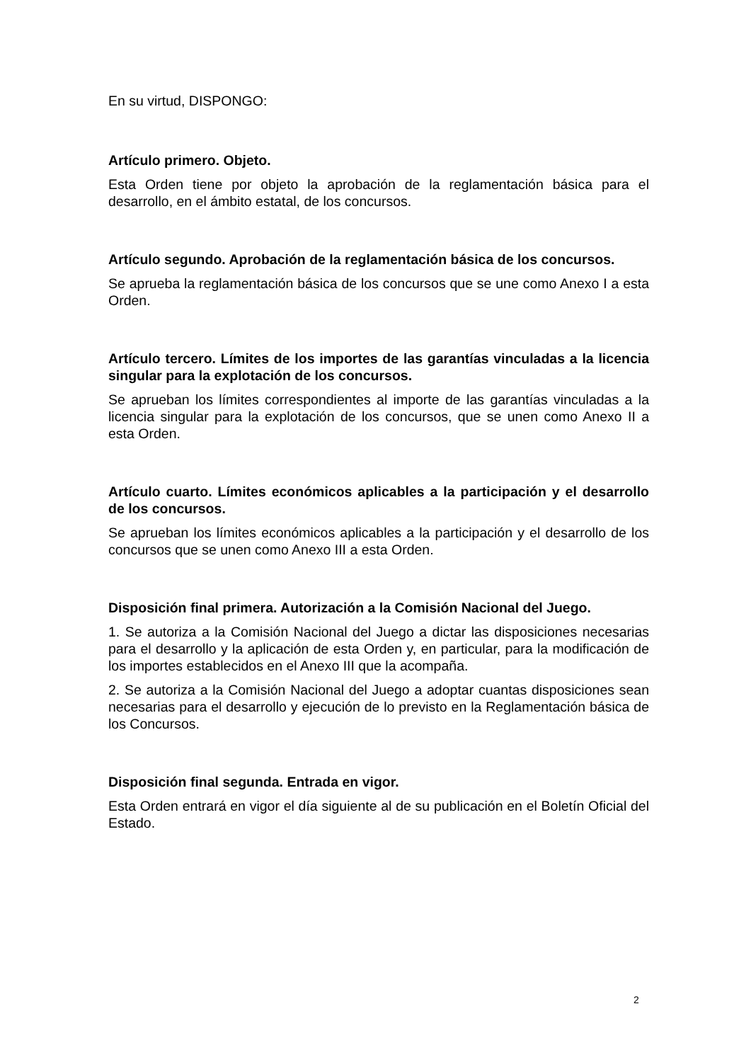En su virtud, DISPONGO:
Artículo primero. Objeto.
Esta Orden tiene por objeto la aprobación de la reglamentación básica para el desarrollo, en el ámbito estatal, de los concursos.
Artículo segundo. Aprobación de la reglamentación básica de los concursos.
Se aprueba la reglamentación básica de los concursos que se une como Anexo I a esta Orden.
Artículo tercero. Límites de los importes de las garantías vinculadas a la licencia singular para la explotación de los concursos.
Se aprueban los límites correspondientes al importe de las garantías vinculadas a la licencia singular para la explotación de los concursos, que se unen como Anexo II a esta Orden.
Artículo cuarto. Límites económicos aplicables a la participación y el desarrollo de los concursos.
Se aprueban los límites económicos aplicables a la participación y el desarrollo de los concursos que se unen como Anexo III a esta Orden.
Disposición final primera. Autorización a la Comisión Nacional del Juego.
1. Se autoriza a la Comisión Nacional del Juego a dictar las disposiciones necesarias para el desarrollo y la aplicación de esta Orden y, en particular, para la modificación de los importes establecidos en el Anexo III que la acompaña.
2. Se autoriza a la Comisión Nacional del Juego a adoptar cuantas disposiciones sean necesarias para el desarrollo y ejecución de lo previsto en la Reglamentación básica de los Concursos.
Disposición final segunda. Entrada en vigor.
Esta Orden entrará en vigor el día siguiente al de su publicación en el Boletín Oficial del Estado.
2